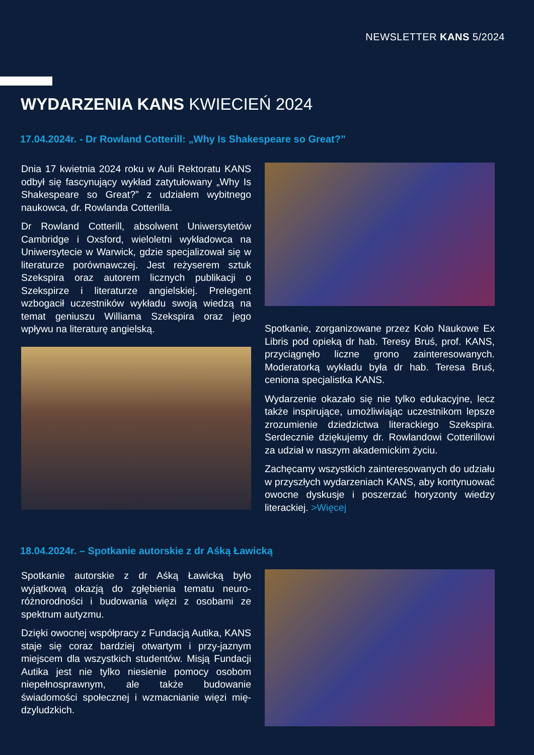NEWSLETTER KANS 5/2024
WYDARZENIA KANS KWIECIEŃ 2024
17.04.2024r. - Dr Rowland Cotterill: „Why Is Shakespeare so Great?”
Dnia 17 kwietnia 2024 roku w Auli Rektoratu KANS odbył się fascynujący wykład zatytułowany „Why Is Shakespeare so Great?” z udziałem wybitnego naukowca, dr. Rowlanda Cotterilla.
Dr Rowland Cotterill, absolwent Uniwersytetów Cambridge i Oxsford, wieloletni wykładowca na Uniwersytecie w Warwick, gdzie specjalizował się w literaturze porównawczej. Jest reżyserem sztuk Szekspira oraz autorem licznych publikacji o Szekspirze i literaturze angielskiej. Prelegent wzbogacił uczestników wykładu swoją wiedzą na temat geniuszu Williama Szekspira oraz jego wpływu na literaturę angielską.
Spotkanie, zorganizowane przez Koło Naukowe Ex Libris pod opieką dr hab. Teresy Bruś, prof. KANS, przyciągnęło liczne grono zainteresowanych. Moderatorką wykładu była dr hab. Teresa Bruś, ceniona specjalistka KANS.
Wydarzenie okazało się nie tylko edukacyjne, lecz także inspirujące, umożliwiając uczestnikom lepsze zrozumienie dziedzictwa literackiego Szekspira. Serdecznie dziękujemy dr. Rowlandowi Cotterillowi za udział w naszym akademickim życiu.
Zachęcamy wszystkich zainteresowanych do udziału w przyszłych wydarzeniach KANS, aby kontynuować owocne dyskusje i poszerzać horyzonty wiedzy literackiej. >Więcej
18.04.2024r. – Spotkanie autorskie z dr Aśką Ławicką
Spotkanie autorskie z dr Aśką Ławicką było wyjątkową okazją do zgłębienia tematu neuro-różnorodności i budowania więzi z osobami ze spektrum autyzmu.
Dzięki owocnej współpracy z Fundacją Autika, KANS staje się coraz bardziej otwartym i przy-jaznym miejscem dla wszystkich studentów. Misją Fundacji Autika jest nie tylko niesienie pomocy osobom niepełnosprawnym, ale także budowanie świadomości społecznej i wzmacnianie więzi mię-dzyludzkich.